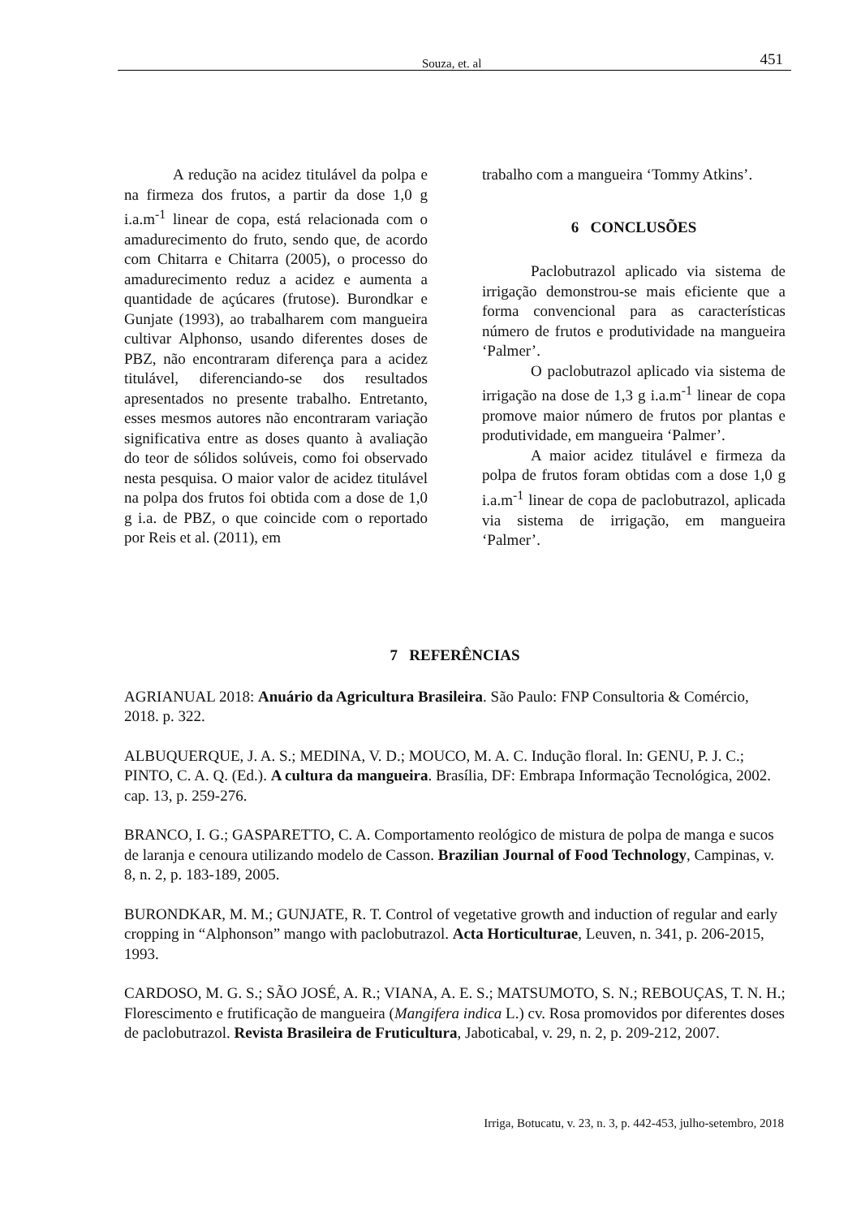Souza, et. al 451
A redução na acidez titulável da polpa e na firmeza dos frutos, a partir da dose 1,0 g i.a.m<sup>-1</sup> linear de copa, está relacionada com o amadurecimento do fruto, sendo que, de acordo com Chitarra e Chitarra (2005), o processo do amadurecimento reduz a acidez e aumenta a quantidade de açúcares (frutose). Burondkar e Gunjate (1993), ao trabalharem com mangueira cultivar Alphonso, usando diferentes doses de PBZ, não encontraram diferença para a acidez titulável, diferenciando-se dos resultados apresentados no presente trabalho. Entretanto, esses mesmos autores não encontraram variação significativa entre as doses quanto à avaliação do teor de sólidos solúveis, como foi observado nesta pesquisa. O maior valor de acidez titulável na polpa dos frutos foi obtida com a dose de 1,0 g i.a. de PBZ, o que coincide com o reportado por Reis et al. (2011), em
trabalho com a mangueira ‘Tommy Atkins’.
6 CONCLUSÕES
Paclobutrazol aplicado via sistema de irrigação demonstrou-se mais eficiente que a forma convencional para as características número de frutos e produtividade na mangueira ‘Palmer’.
O paclobutrazol aplicado via sistema de irrigação na dose de 1,3 g i.a.m<sup>-1</sup> linear de copa promove maior número de frutos por plantas e produtividade, em mangueira ‘Palmer’.
A maior acidez titulável e firmeza da polpa de frutos foram obtidas com a dose 1,0 g i.a.m<sup>-1</sup> linear de copa de paclobutrazol, aplicada via sistema de irrigação, em mangueira ‘Palmer’.
7 REFERÊNCIAS
AGRIANUAL 2018: Anuário da Agricultura Brasileira. São Paulo: FNP Consultoria & Comércio, 2018. p. 322.
ALBUQUERQUE, J. A. S.; MEDINA, V. D.; MOUCO, M. A. C. Indução floral. In: GENU, P. J. C.; PINTO, C. A. Q. (Ed.). A cultura da mangueira. Brasília, DF: Embrapa Informação Tecnológica, 2002. cap. 13, p. 259-276.
BRANCO, I. G.; GASPARETTO, C. A. Comportamento reológico de mistura de polpa de manga e sucos de laranja e cenoura utilizando modelo de Casson. Brazilian Journal of Food Technology, Campinas, v. 8, n. 2, p. 183-189, 2005.
BURONDKAR, M. M.; GUNJATE, R. T. Control of vegetative growth and induction of regular and early cropping in “Alphonson” mango with paclobutrazol. Acta Horticulturae, Leuven, n. 341, p. 206-2015, 1993.
CARDOSO, M. G. S.; SÃO JOSÉ, A. R.; VIANA, A. E. S.; MATSUMOTO, S. N.; REBOUÇAS, T. N. H.; Florescimento e frutificação de mangueira (Mangifera indica L.) cv. Rosa promovidos por diferentes doses de paclobutrazol. Revista Brasileira de Fruticultura, Jaboticabal, v. 29, n. 2, p. 209-212, 2007.
Irriga, Botucatu, v. 23, n. 3, p. 442-453, julho-setembro, 2018